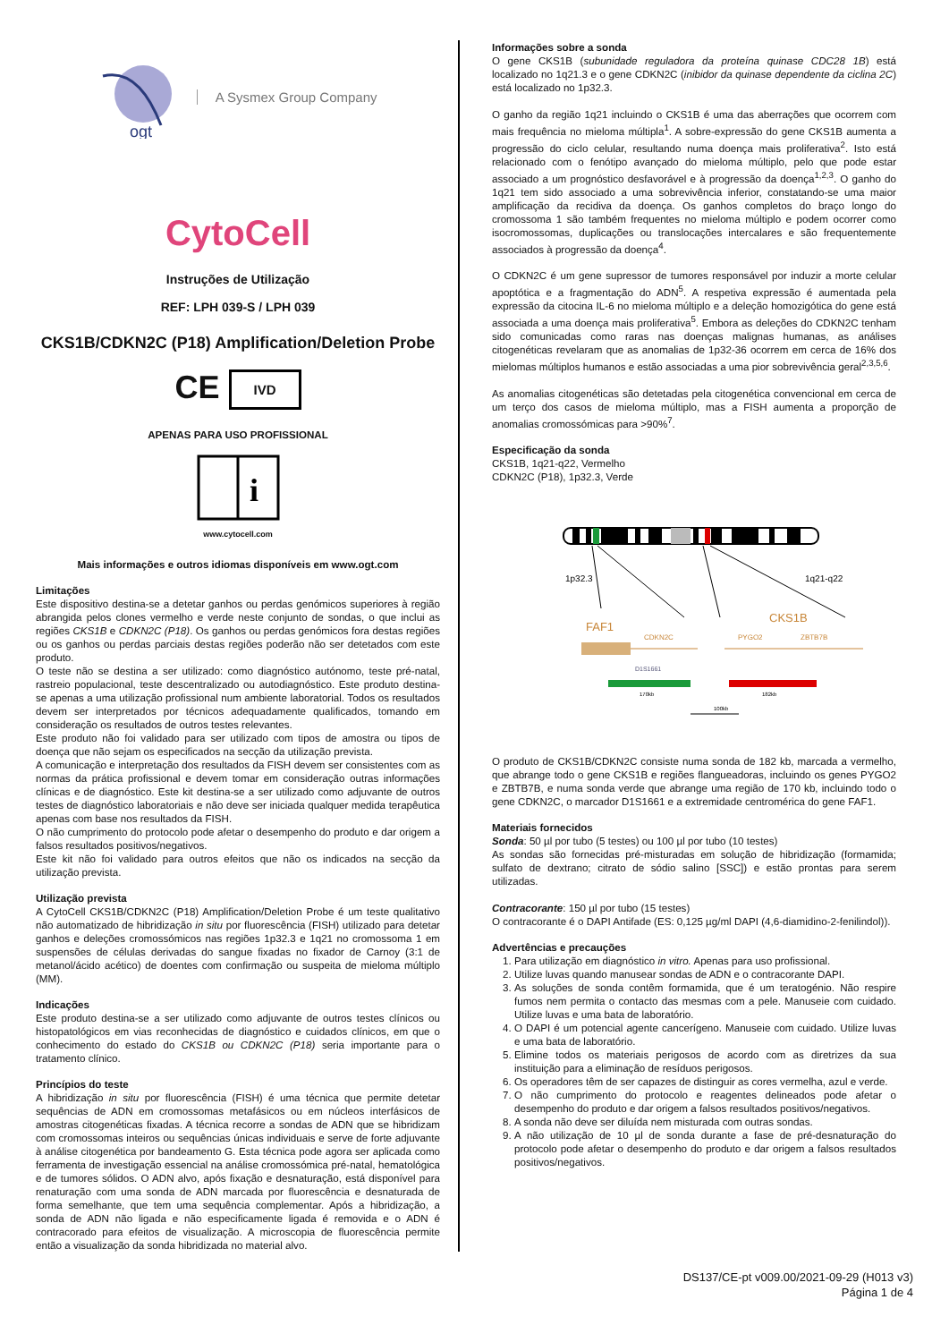ogt
A Sysmex Group Company
CytoCell
Instruções de Utilização
REF: LPH 039-S / LPH 039
CKS1B/CDKN2C (P18) Amplification/Deletion Probe
CE IVD
APENAS PARA USO PROFISSIONAL
i
www.cytocell.com
Mais informações e outros idiomas disponíveis em www.ogt.com
Limitações
Este dispositivo destina-se a detetar ganhos ou perdas genómicos superiores à região abrangida pelos clones vermelho e verde neste conjunto de sondas, o que inclui as regiões CKS1B e CDKN2C (P18). Os ganhos ou perdas genómicos fora destas regiões ou os ganhos ou perdas parciais destas regiões poderão não ser detetados com este produto.
O teste não se destina a ser utilizado: como diagnóstico autónomo, teste pré-natal, rastreio populacional, teste descentralizado ou autodiagnóstico. Este produto destina-se apenas a uma utilização profissional num ambiente laboratorial. Todos os resultados devem ser interpretados por técnicos adequadamente qualificados, tomando em consideração os resultados de outros testes relevantes.
Este produto não foi validado para ser utilizado com tipos de amostra ou tipos de doença que não sejam os especificados na secção da utilização prevista.
A comunicação e interpretação dos resultados da FISH devem ser consistentes com as normas da prática profissional e devem tomar em consideração outras informações clínicas e de diagnóstico. Este kit destina-se a ser utilizado como adjuvante de outros testes de diagnóstico laboratoriais e não deve ser iniciada qualquer medida terapêutica apenas com base nos resultados da FISH.
O não cumprimento do protocolo pode afetar o desempenho do produto e dar origem a falsos resultados positivos/negativos.
Este kit não foi validado para outros efeitos que não os indicados na secção da utilização prevista.
Utilização prevista
A CytoCell CKS1B/CDKN2C (P18) Amplification/Deletion Probe é um teste qualitativo não automatizado de hibridização in situ por fluorescência (FISH) utilizado para detetar ganhos e deleções cromossómicos nas regiões 1p32.3 e 1q21 no cromossoma 1 em suspensões de células derivadas do sangue fixadas no fixador de Carnoy (3:1 de metanol/ácido acético) de doentes com confirmação ou suspeita de mieloma múltiplo (MM).
Indicações
Este produto destina-se a ser utilizado como adjuvante de outros testes clínicos ou histopatológicos em vias reconhecidas de diagnóstico e cuidados clínicos, em que o conhecimento do estado do CKS1B ou CDKN2C (P18) seria importante para o tratamento clínico.
Princípios do teste
A hibridização in situ por fluorescência (FISH) é uma técnica que permite detetar sequências de ADN em cromossomas metafásicos ou em núcleos interfásicos de amostras citogenéticas fixadas. A técnica recorre a sondas de ADN que se hibridizam com cromossomas inteiros ou sequências únicas individuais e serve de forte adjuvante à análise citogenética por bandeamento G. Esta técnica pode agora ser aplicada como ferramenta de investigação essencial na análise cromossómica pré-natal, hematológica e de tumores sólidos. O ADN alvo, após fixação e desnaturação, está disponível para renaturação com uma sonda de ADN marcada por fluorescência e desnaturada de forma semelhante, que tem uma sequência complementar. Após a hibridização, a sonda de ADN não ligada e não especificamente ligada é removida e o ADN é contracorado para efeitos de visualização. A microscopia de fluorescência permite então a visualização da sonda hibridizada no material alvo.
Informações sobre a sonda
O gene CKS1B (subunidade reguladora da proteína quinase CDC28 1B) está localizado no 1q21.3 e o gene CDKN2C (inibidor da quinase dependente da ciclina 2C) está localizado no 1p32.3.
O ganho da região 1q21 incluindo o CKS1B é uma das aberrações que ocorrem com mais frequência no mieloma múltipla<sup>1</sup>. A sobre-expressão do gene CKS1B aumenta a progressão do ciclo celular, resultando numa doença mais proliferativa<sup>2</sup>. Isto está relacionado com o fenótipo avançado do mieloma múltiplo, pelo que pode estar associado a um prognóstico desfavorável e à progressão da doença<sup>1,2,3</sup>. O ganho do 1q21 tem sido associado a uma sobrevivência inferior, constatando-se uma maior amplificação da recidiva da doença. Os ganhos completos do braço longo do cromossoma 1 são também frequentes no mieloma múltiplo e podem ocorrer como isocromossomas, duplicações ou translocações intercalares e são frequentemente associados à progressão da doença<sup>4</sup>.
O CDKN2C é um gene supressor de tumores responsável por induzir a morte celular apoptótica e a fragmentação do ADN<sup>5</sup>. A respetiva expressão é aumentada pela expressão da citocina IL-6 no mieloma múltiplo e a deleção homozigótica do gene está associada a uma doença mais proliferativa<sup>5</sup>. Embora as deleções do CDKN2C tenham sido comunicadas como raras nas doenças malignas humanas, as análises citogenéticas revelaram que as anomalias de 1p32-36 ocorrem em cerca de 16% dos mielomas múltiplos humanos e estão associadas a uma pior sobrevivência geral<sup>2,3,5,6</sup>.
As anomalias citogenéticas são detetadas pela citogenética convencional em cerca de um terço dos casos de mieloma múltiplo, mas a FISH aumenta a proporção de anomalias cromossómicas para >90%<sup>7</sup>.
Especificação da sonda
CKS1B, 1q21-q22, Vermelho
CDKN2C (P18), 1p32.3, Verde
1p32.3
1q21-q22
FAF1
CKS1B
CDKN2C
PYGO2
ZBTB7B
D1S1661
170kb
182kb
100kb
O produto de CKS1B/CDKN2C consiste numa sonda de 182 kb, marcada a vermelho, que abrange todo o gene CKS1B e regiões flangueadoras, incluindo os genes PYGO2 e ZBTB7B, e numa sonda verde que abrange uma região de 170 kb, incluindo todo o gene CDKN2C, o marcador D1S1661 e a extremidade centromérica do gene FAF1.
Materiais fornecidos
Sonda: 50 µl por tubo (5 testes) ou 100 µl por tubo (10 testes)
As sondas são fornecidas pré-misturadas em solução de hibridização (formamida; sulfato de dextrano; citrato de sódio salino [SSC]) e estão prontas para serem utilizadas.
Contracorante: 150 µl por tubo (15 testes)
O contracorante é o DAPI Antifade (ES: 0,125 µg/ml DAPI (4,6-diamidino-2-fenilindol)).
Advertências e precauções
1. Para utilização em diagnóstico in vitro. Apenas para uso profissional.
2. Utilize luvas quando manusear sondas de ADN e o contracorante DAPI.
3. As soluções de sonda contêm formamida, que é um teratogénio. Não respire fumos nem permita o contacto das mesmas com a pele. Manuseie com cuidado. Utilize luvas e uma bata de laboratório.
4. O DAPI é um potencial agente cancerígeno. Manuseie com cuidado. Utilize luvas e uma bata de laboratório.
5. Elimine todos os materiais perigosos de acordo com as diretrizes da sua instituição para a eliminação de resíduos perigosos.
6. Os operadores têm de ser capazes de distinguir as cores vermelha, azul e verde.
7. O não cumprimento do protocolo e reagentes delineados pode afetar o desempenho do produto e dar origem a falsos resultados positivos/negativos.
8. A sonda não deve ser diluída nem misturada com outras sondas.
9. A não utilização de 10 µl de sonda durante a fase de pré-desnaturação do protocolo pode afetar o desempenho do produto e dar origem a falsos resultados positivos/negativos.
DS137/CE-pt v009.00/2021-09-29 (H013 v3)
Página 1 de 4